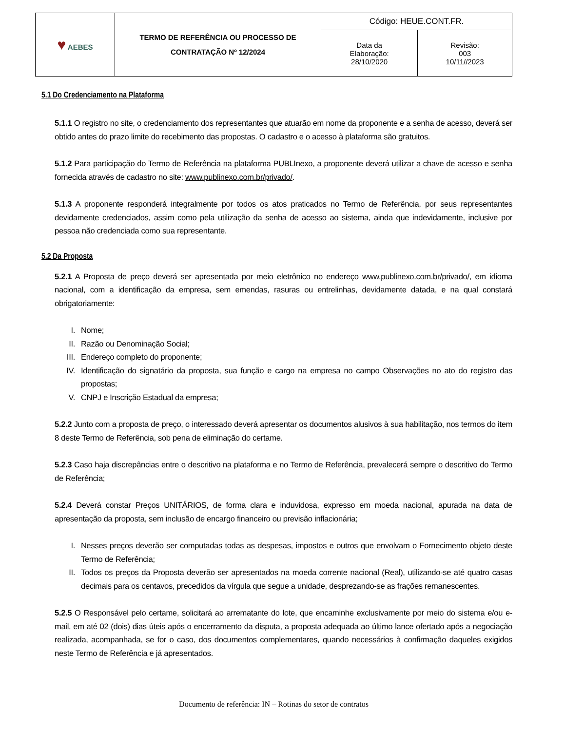| ♥ AEBES | TERMO DE REFERÊNCIA OU PROCESSO DE CONTRATAÇÃO Nº 12/2024 | Código: HEUE.CONT.FR. | |
| | | Data da Elaboração: 28/10/2020 | Revisão: 003 10/11//2023 |
5.1 Do Credenciamento na Plataforma
5.1.1 O registro no site, o credenciamento dos representantes que atuarão em nome da proponente e a senha de acesso, deverá ser obtido antes do prazo limite do recebimento das propostas. O cadastro e o acesso à plataforma são gratuitos.
5.1.2 Para participação do Termo de Referência na plataforma PUBLInexo, a proponente deverá utilizar a chave de acesso e senha fornecida através de cadastro no site: www.publinexo.com.br/privado/.
5.1.3 A proponente responderá integralmente por todos os atos praticados no Termo de Referência, por seus representantes devidamente credenciados, assim como pela utilização da senha de acesso ao sistema, ainda que indevidamente, inclusive por pessoa não credenciada como sua representante.
5.2 Da Proposta
5.2.1 A Proposta de preço deverá ser apresentada por meio eletrônico no endereço www.publinexo.com.br/privado/, em idioma nacional, com a identificação da empresa, sem emendas, rasuras ou entrelinhas, devidamente datada, e na qual constará obrigatoriamente:
I. Nome;
II. Razão ou Denominação Social;
III. Endereço completo do proponente;
IV. Identificação do signatário da proposta, sua função e cargo na empresa no campo Observações no ato do registro das propostas;
V. CNPJ e Inscrição Estadual da empresa;
5.2.2 Junto com a proposta de preço, o interessado deverá apresentar os documentos alusivos à sua habilitação, nos termos do item 8 deste Termo de Referência, sob pena de eliminação do certame.
5.2.3 Caso haja discrepâncias entre o descritivo na plataforma e no Termo de Referência, prevalecerá sempre o descritivo do Termo de Referência;
5.2.4 Deverá constar Preços UNITÁRIOS, de forma clara e induvidosa, expresso em moeda nacional, apurada na data de apresentação da proposta, sem inclusão de encargo financeiro ou previsão inflacionária;
I. Nesses preços deverão ser computadas todas as despesas, impostos e outros que envolvam o Fornecimento objeto deste Termo de Referência;
II. Todos os preços da Proposta deverão ser apresentados na moeda corrente nacional (Real), utilizando-se até quatro casas decimais para os centavos, precedidos da vírgula que segue a unidade, desprezando-se as frações remanescentes.
5.2.5 O Responsável pelo certame, solicitará ao arrematante do lote, que encaminhe exclusivamente por meio do sistema e/ou e-mail, em até 02 (dois) dias úteis após o encerramento da disputa, a proposta adequada ao último lance ofertado após a negociação realizada, acompanhada, se for o caso, dos documentos complementares, quando necessários à confirmação daqueles exigidos neste Termo de Referência e já apresentados.
Documento de referência: IN – Rotinas do setor de contratos